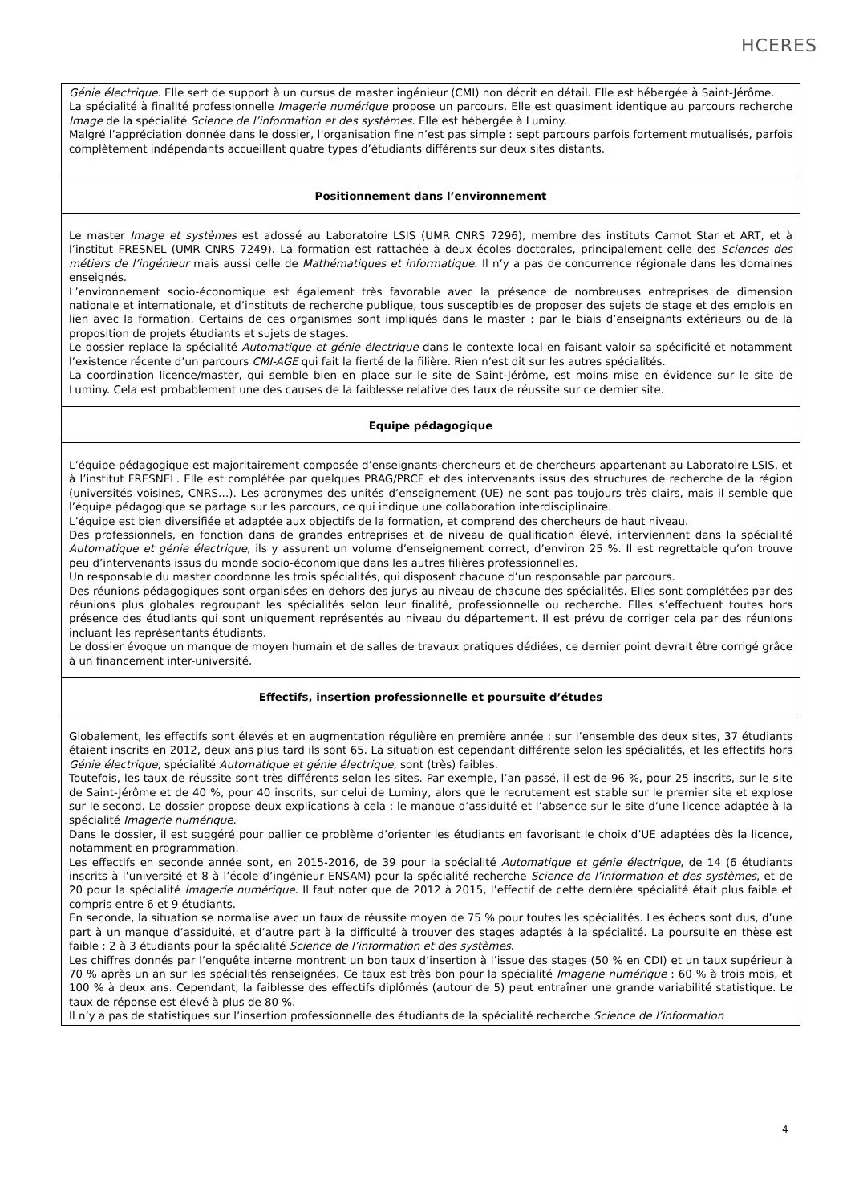HCERES
Génie électrique. Elle sert de support à un cursus de master ingénieur (CMI) non décrit en détail. Elle est hébergée à Saint-Jérôme.
La spécialité à finalité professionnelle Imagerie numérique propose un parcours. Elle est quasiment identique au parcours recherche Image de la spécialité Science de l’information et des systèmes. Elle est hébergée à Luminy.
Malgré l’appréciation donnée dans le dossier, l’organisation fine n’est pas simple : sept parcours parfois fortement mutualisés, parfois complètement indépendants accueillent quatre types d’étudiants différents sur deux sites distants.
Positionnement dans l’environnement
Le master Image et systèmes est adossé au Laboratoire LSIS (UMR CNRS 7296), membre des instituts Carnot Star et ART, et à l’institut FRESNEL (UMR CNRS 7249). La formation est rattachée à deux écoles doctorales, principalement celle des Sciences des métiers de l’ingénieur mais aussi celle de Mathématiques et informatique. Il n’y a pas de concurrence régionale dans les domaines enseignés.
L’environnement socio-économique est également très favorable avec la présence de nombreuses entreprises de dimension nationale et internationale, et d’instituts de recherche publique, tous susceptibles de proposer des sujets de stage et des emplois en lien avec la formation. Certains de ces organismes sont impliqués dans le master : par le biais d’enseignants extérieurs ou de la proposition de projets étudiants et sujets de stages.
Le dossier replace la spécialité Automatique et génie électrique dans le contexte local en faisant valoir sa spécificité et notamment l’existence récente d’un parcours CMI-AGE qui fait la fierté de la filière. Rien n’est dit sur les autres spécialités.
La coordination licence/master, qui semble bien en place sur le site de Saint-Jérôme, est moins mise en évidence sur le site de Luminy. Cela est probablement une des causes de la faiblesse relative des taux de réussite sur ce dernier site.
Equipe pédagogique
L’équipe pédagogique est majoritairement composée d’enseignants-chercheurs et de chercheurs appartenant au Laboratoire LSIS, et à l’institut FRESNEL. Elle est complétée par quelques PRAG/PRCE et des intervenants issus des structures de recherche de la région (universités voisines, CNRS…). Les acronymes des unités d’enseignement (UE) ne sont pas toujours très clairs, mais il semble que l’équipe pédagogique se partage sur les parcours, ce qui indique une collaboration interdisciplinaire.
L’équipe est bien diversifiée et adaptée aux objectifs de la formation, et comprend des chercheurs de haut niveau.
Des professionnels, en fonction dans de grandes entreprises et de niveau de qualification élevé, interviennent dans la spécialité Automatique et génie électrique, ils y assurent un volume d’enseignement correct, d’environ 25 %. Il est regrettable qu’on trouve peu d’intervenants issus du monde socio-économique dans les autres filières professionnelles.
Un responsable du master coordonne les trois spécialités, qui disposent chacune d’un responsable par parcours.
Des réunions pédagogiques sont organisées en dehors des jurys au niveau de chacune des spécialités. Elles sont complétées par des réunions plus globales regroupant les spécialités selon leur finalité, professionnelle ou recherche. Elles s’effectuent toutes hors présence des étudiants qui sont uniquement représentés au niveau du département. Il est prévu de corriger cela par des réunions incluant les représentants étudiants.
Le dossier évoque un manque de moyen humain et de salles de travaux pratiques dédiées, ce dernier point devrait être corrigé grâce à un financement inter-université.
Effectifs, insertion professionnelle et poursuite d’études
Globalement, les effectifs sont élevés et en augmentation régulière en première année : sur l’ensemble des deux sites, 37 étudiants étaient inscrits en 2012, deux ans plus tard ils sont 65. La situation est cependant différente selon les spécialités, et les effectifs hors Génie électrique, spécialité Automatique et génie électrique, sont (très) faibles.
Toutefois, les taux de réussite sont très différents selon les sites. Par exemple, l’an passé, il est de 96 %, pour 25 inscrits, sur le site de Saint-Jérôme et de 40 %, pour 40 inscrits, sur celui de Luminy, alors que le recrutement est stable sur le premier site et explose sur le second. Le dossier propose deux explications à cela : le manque d’assiduité et l’absence sur le site d’une licence adaptée à la spécialité Imagerie numérique.
Dans le dossier, il est suggéré pour pallier ce problème d’orienter les étudiants en favorisant le choix d’UE adaptées dès la licence, notamment en programmation.
Les effectifs en seconde année sont, en 2015-2016, de 39 pour la spécialité Automatique et génie électrique, de 14 (6 étudiants inscrits à l’université et 8 à l’école d’ingénieur ENSAM) pour la spécialité recherche Science de l’information et des systèmes, et de 20 pour la spécialité Imagerie numérique. Il faut noter que de 2012 à 2015, l’effectif de cette dernière spécialité était plus faible et compris entre 6 et 9 étudiants.
En seconde, la situation se normalise avec un taux de réussite moyen de 75 % pour toutes les spécialités. Les échecs sont dus, d’une part à un manque d’assiduité, et d’autre part à la difficulté à trouver des stages adaptés à la spécialité. La poursuite en thèse est faible : 2 à 3 étudiants pour la spécialité Science de l’information et des systèmes.
Les chiffres donnés par l’enquête interne montrent un bon taux d’insertion à l’issue des stages (50 % en CDI) et un taux supérieur à 70 % après un an sur les spécialités renseignées. Ce taux est très bon pour la spécialité Imagerie numérique : 60 % à trois mois, et 100 % à deux ans. Cependant, la faiblesse des effectifs diplômés (autour de 5) peut entraîner une grande variabilité statistique. Le taux de réponse est élevé à plus de 80 %.
Il n’y a pas de statistiques sur l’insertion professionnelle des étudiants de la spécialité recherche Science de l’information
4